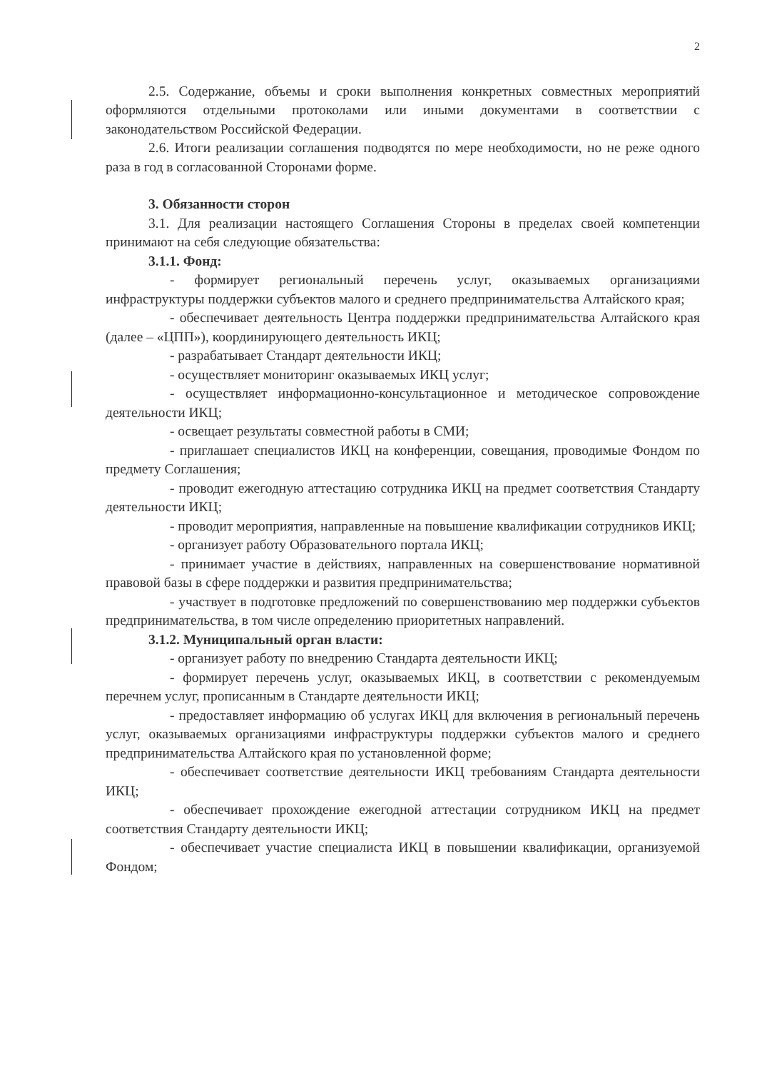2
2.5. Содержание, объемы и сроки выполнения конкретных совместных мероприятий оформляются отдельными протоколами или иными документами в соответствии с законодательством Российской Федерации.
2.6. Итоги реализации соглашения подводятся по мере необходимости, но не реже одного раза в год в согласованной Сторонами форме.
3. Обязанности сторон
3.1. Для реализации настоящего Соглашения Стороны в пределах своей компетенции принимают на себя следующие обязательства:
3.1.1. Фонд:
- формирует региональный перечень услуг, оказываемых организациями инфраструктуры поддержки субъектов малого и среднего предпринимательства Алтайского края;
- обеспечивает деятельность Центра поддержки предпринимательства Алтайского края (далее – «ЦПП»), координирующего деятельность ИКЦ;
- разрабатывает Стандарт деятельности ИКЦ;
- осуществляет мониторинг оказываемых ИКЦ услуг;
- осуществляет информационно-консультационное и методическое сопровождение деятельности ИКЦ;
- освещает результаты совместной работы в СМИ;
- приглашает специалистов ИКЦ на конференции, совещания, проводимые Фондом по предмету Соглашения;
- проводит ежегодную аттестацию сотрудника ИКЦ на предмет соответствия Стандарту деятельности ИКЦ;
- проводит мероприятия, направленные на повышение квалификации сотрудников ИКЦ;
- организует работу Образовательного портала ИКЦ;
- принимает участие в действиях, направленных на совершенствование нормативной правовой базы в сфере поддержки и развития предпринимательства;
- участвует в подготовке предложений по совершенствованию мер поддержки субъектов предпринимательства, в том числе определению приоритетных направлений.
3.1.2. Муниципальный орган власти:
- организует работу по внедрению Стандарта деятельности ИКЦ;
- формирует перечень услуг, оказываемых ИКЦ, в соответствии с рекомендуемым перечнем услуг, прописанным в Стандарте деятельности ИКЦ;
- предоставляет информацию об услугах ИКЦ для включения в региональный перечень услуг, оказываемых организациями инфраструктуры поддержки субъектов малого и среднего предпринимательства Алтайского края по установленной форме;
- обеспечивает соответствие деятельности ИКЦ требованиям Стандарта деятельности ИКЦ;
- обеспечивает прохождение ежегодной аттестации сотрудником ИКЦ на предмет соответствия Стандарту деятельности ИКЦ;
- обеспечивает участие специалиста ИКЦ в повышении квалификации, организуемой Фондом;